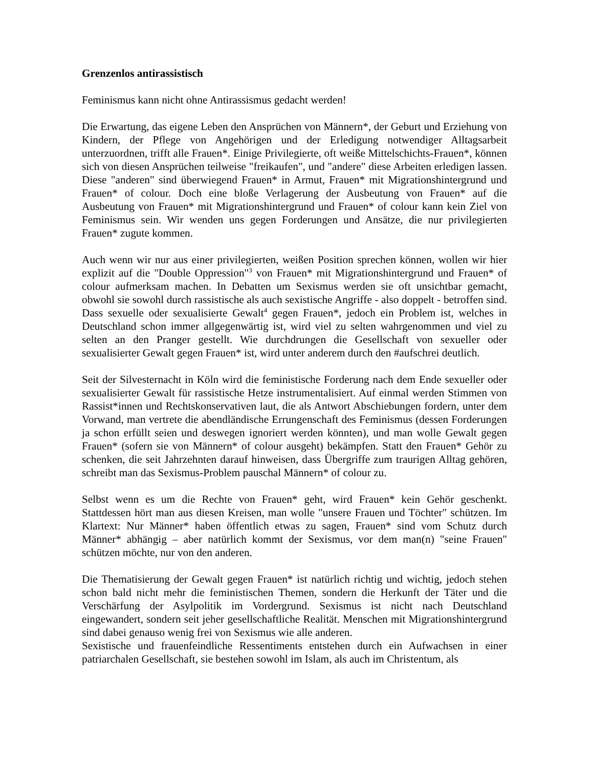Grenzenlos antirassistisch
Feminismus kann nicht ohne Antirassismus gedacht werden!
Die Erwartung, das eigene Leben den Ansprüchen von Männern*, der Geburt und Erziehung von Kindern, der Pflege von Angehörigen und der Erledigung notwendiger Alltagsarbeit unterzuordnen, trifft alle Frauen*. Einige Privilegierte, oft weiße Mittelschichts-Frauen*, können sich von diesen Ansprüchen teilweise "freikaufen", und "andere" diese Arbeiten erledigen lassen. Diese "anderen" sind überwiegend Frauen* in Armut, Frauen* mit Migrationshintergrund und Frauen* of colour. Doch eine bloße Verlagerung der Ausbeutung von Frauen* auf die Ausbeutung von Frauen* mit Migrationshintergrund und Frauen* of colour kann kein Ziel von Feminismus sein. Wir wenden uns gegen Forderungen und Ansätze, die nur privilegierten Frauen* zugute kommen.
Auch wenn wir nur aus einer privilegierten, weißen Position sprechen können, wollen wir hier explizit auf die "Double Oppression"<sup>3</sup> von Frauen* mit Migrationshintergrund und Frauen* of colour aufmerksam machen. In Debatten um Sexismus werden sie oft unsichtbar gemacht, obwohl sie sowohl durch rassistische als auch sexistische Angriffe - also doppelt - betroffen sind. Dass sexuelle oder sexualisierte Gewalt<sup>4</sup> gegen Frauen*, jedoch ein Problem ist, welches in Deutschland schon immer allgegenwärtig ist, wird viel zu selten wahrgenommen und viel zu selten an den Pranger gestellt. Wie durchdrungen die Gesellschaft von sexueller oder sexualisierter Gewalt gegen Frauen* ist, wird unter anderem durch den #aufschrei deutlich.
Seit der Silvesternacht in Köln wird die feministische Forderung nach dem Ende sexueller oder sexualisierter Gewalt für rassistische Hetze instrumentalisiert. Auf einmal werden Stimmen von Rassist*innen und Rechtskonservativen laut, die als Antwort Abschiebungen fordern, unter dem Vorwand, man vertrete die abendländische Errungenschaft des Feminismus (dessen Forderungen ja schon erfüllt seien und deswegen ignoriert werden könnten), und man wolle Gewalt gegen Frauen* (sofern sie von Männern* of colour ausgeht) bekämpfen. Statt den Frauen* Gehör zu schenken, die seit Jahrzehnten darauf hinweisen, dass Übergriffe zum traurigen Alltag gehören, schreibt man das Sexismus-Problem pauschal Männern* of colour zu.
Selbst wenn es um die Rechte von Frauen* geht, wird Frauen* kein Gehör geschenkt. Stattdessen hört man aus diesen Kreisen, man wolle "unsere Frauen und Töchter" schützen. Im Klartext: Nur Männer* haben öffentlich etwas zu sagen, Frauen* sind vom Schutz durch Männer* abhängig – aber natürlich kommt der Sexismus, vor dem man(n) "seine Frauen" schützen möchte, nur von den anderen.
Die Thematisierung der Gewalt gegen Frauen* ist natürlich richtig und wichtig, jedoch stehen schon bald nicht mehr die feministischen Themen, sondern die Herkunft der Täter und die Verschärfung der Asylpolitik im Vordergrund. Sexismus ist nicht nach Deutschland eingewandert, sondern seit jeher gesellschaftliche Realität. Menschen mit Migrationshintergrund sind dabei genauso wenig frei von Sexismus wie alle anderen.
Sexistische und frauenfeindliche Ressentiments entstehen durch ein Aufwachsen in einer patriarchalen Gesellschaft, sie bestehen sowohl im Islam, als auch im Christentum, als